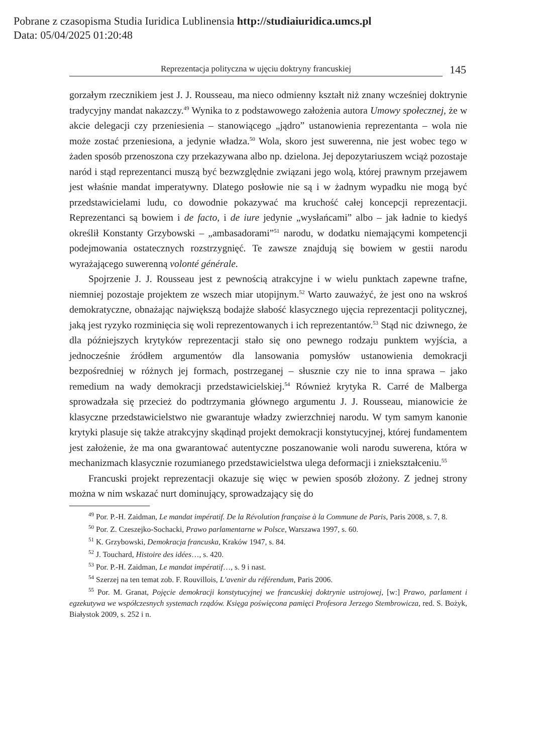Pobrane z czasopisma Studia Iuridica Lublinensia http://studiaiuridica.umcs.pl
Data: 05/04/2025 01:20:48
Reprezentacja polityczna w ujęciu doktryny francuskiej
145
gorzałym rzecznikiem jest J. J. Rousseau, ma nieco odmienny kształt niż znany wcześniej doktrynie tradycyjny mandat nakazczy.<sup>49</sup> Wynika to z podstawowego założenia autora Umowy społecznej, że w akcie delegacji czy przeniesienia – stanowiącego „jądro” ustanowienia reprezentanta – wola nie może zostać przeniesiona, a jedynie władza.<sup>50</sup> Wola, skoro jest suwerenna, nie jest wobec tego w żaden sposób przenoszona czy przekazywana albo np. dzielona. Jej depozytariuszem wciąż pozostaje naród i stąd reprezentanci muszą być bezwzględnie związani jego wolą, której prawnym przejawem jest właśnie mandat imperatywny. Dlatego posłowie nie są i w żadnym wypadku nie mogą być przedstawicielami ludu, co dowodnie pokazywać ma kruchość całej koncepcji reprezentacji. Reprezentanci są bowiem i de facto, i de iure jedynie „wysłańcami” albo – jak ładnie to kiedyś określił Konstanty Grzybowski – „ambasadorami”<sup>51</sup> narodu, w dodatku niemającymi kompetencji podejmowania ostatecznych rozstrzygnięć. Te zawsze znajdują się bowiem w gestii narodu wyrażającego suwerenną volonté générale.
Spojrzenie J. J. Rousseau jest z pewnością atrakcyjne i w wielu punktach zapewne trafne, niemniej pozostaje projektem ze wszech miar utopijnym.<sup>52</sup> Warto zauważyć, że jest ono na wskroś demokratyczne, obnażając największą bodajże słabość klasycznego ujęcia reprezentacji politycznej, jaką jest ryzyko rozminięcia się woli reprezentowanych i ich reprezentantów.<sup>53</sup> Stąd nic dziwnego, że dla późniejszych krytyków reprezentacji stało się ono pewnego rodzaju punktem wyjścia, a jednocześnie źródłem argumentów dla lansowania pomysłów ustanowienia demokracji bezpośredniej w różnych jej formach, postrzeganej – słusznie czy nie to inna sprawa – jako remedium na wady demokracji przedstawicielskiej.<sup>54</sup> Również krytyka R. Carré de Malberga sprowadzała się przecież do podtrzymania głównego argumentu J. J. Rousseau, mianowicie że klasyczne przedstawicielstwo nie gwarantuje władzy zwierzchniej narodu. W tym samym kanonie krytyki plasuje się także atrakcyjny skądinąd projekt demokracji konstytucyjnej, której fundamentem jest założenie, że ma ona gwarantować autentyczne poszanowanie woli narodu suwerena, która w mechanizmach klasycznie rozumianego przedstawicielstwa ulega deformacji i zniekształceniu.<sup>55</sup>
Francuski projekt reprezentacji okazuje się więc w pewien sposób złożony. Z jednej strony można w nim wskazać nurt dominujący, sprowadzający się do
<sup>49</sup> Por. P.-H. Zaidman, Le mandat impératif. De la Révolution française à la Commune de Paris, Paris 2008, s. 7, 8.
<sup>50</sup> Por. Z. Czeszejko-Sochacki, Prawo parlamentarne w Polsce, Warszawa 1997, s. 60.
<sup>51</sup> K. Grzybowski, Demokracja francuska, Kraków 1947, s. 84.
<sup>52</sup> J. Touchard, Histoire des idées…, s. 420.
<sup>53</sup> Por. P.-H. Zaidman, Le mandat impératif…, s. 9 i nast.
<sup>54</sup> Szerzej na ten temat zob. F. Rouvillois, L’avenir du référendum, Paris 2006.
<sup>55</sup> Por. M. Granat, Pojęcie demokracji konstytucyjnej we francuskiej doktrynie ustrojowej, [w:] Prawo, parlament i egzekutywa we współczesnych systemach rządów. Księga poświęcona pamięci Profesora Jerzego Stembrowicza, red. S. Bożyk, Białystok 2009, s. 252 i n.